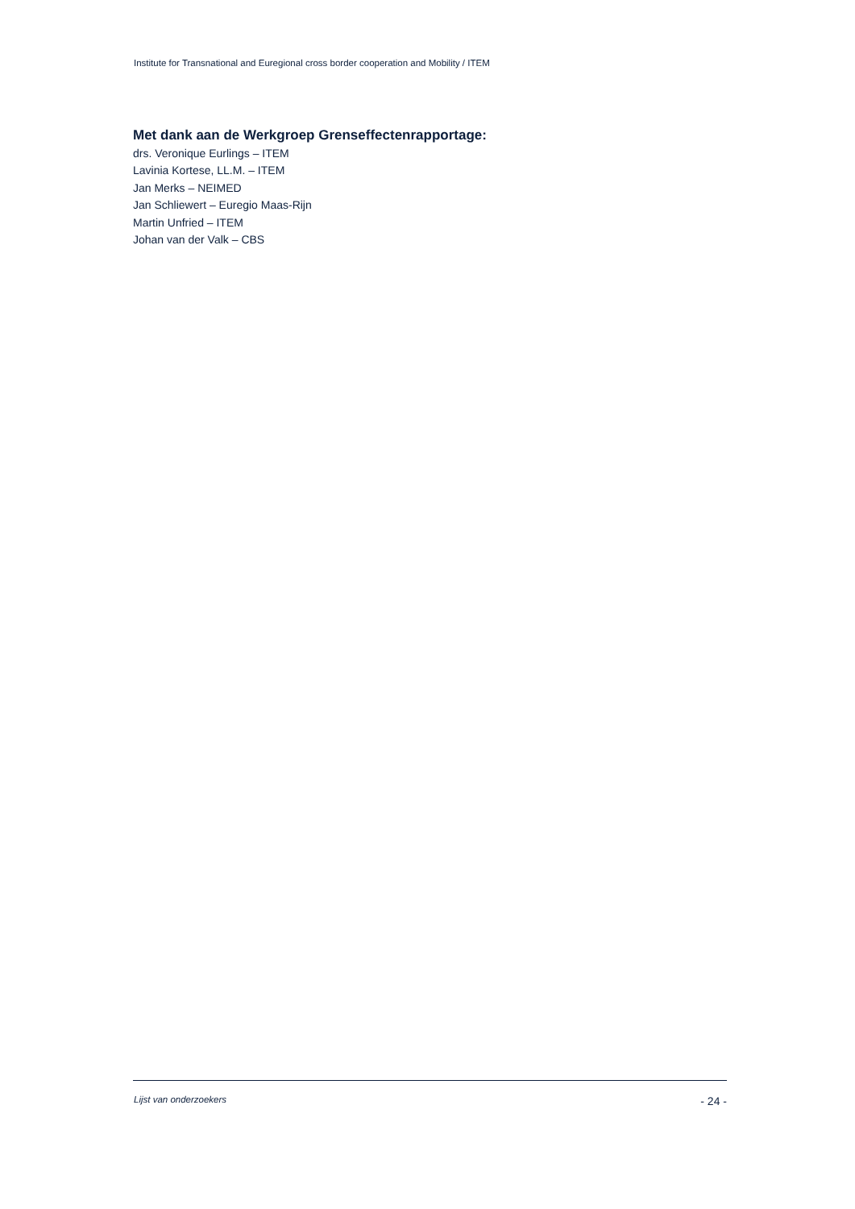Institute for Transnational and Euregional cross border cooperation and Mobility / ITEM
Met dank aan de Werkgroep Grenseffectenrapportage:
drs. Veronique Eurlings – ITEM
Lavinia Kortese, LL.M. – ITEM
Jan Merks – NEIMED
Jan Schliewert – Euregio Maas-Rijn
Martin Unfried – ITEM
Johan van der Valk – CBS
Lijst van onderzoekers - 24 -